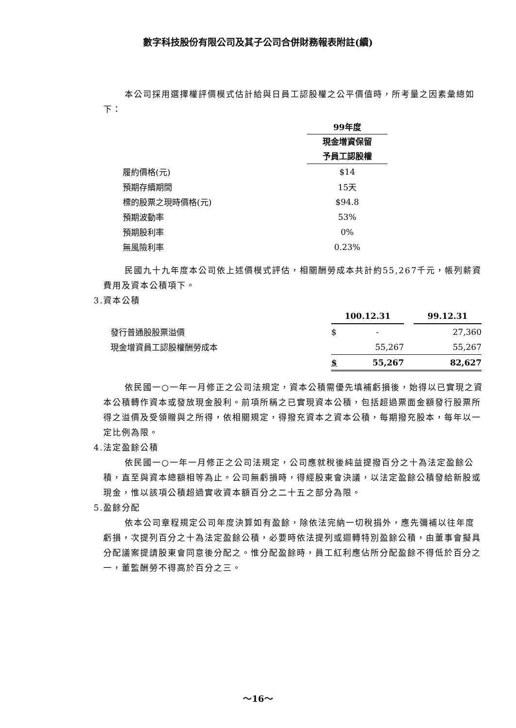數字科技股份有限公司及其子公司合併財務報表附註(續)
本公司採用選擇權評價模式估計給與日員工認股權之公平價值時，所考量之因素彙總如下：
| | 99年度 |
| | 現金增資保留 予員工認股權 |
| 履約價格(元) | $14 |
| 預期存續期間 | 15天 |
| 標的股票之現時價格(元) | $94.8 |
| 預期波動率 | 53% |
| 預期股利率 | 0% |
| 無風險利率 | 0.23% |
民國九十九年度本公司依上述價模式評估，相關酬勞成本共計約55,267千元，帳列薪資費用及資本公積項下。
3.資本公積
| | 100.12.31 | | | 99.12.31 |
| 發行普通股股票溢價 | $ | - | | 27,360 |
| 現金增資員工認股權酬勞成本 | | 55,267 | | 55,267 |
| | $ | 55,267 | | 82,627 |
依民國一○一年一月修正之公司法規定，資本公積需優先填補虧損後，始得以已實現之資本公積轉作資本或發放現金股利。前項所稱之已實現資本公積，包括超過票面金額發行股票所得之溢價及受領贈與之所得，依相關規定，得撥充資本之資本公積，每期撥充股本，每年以一定比例為限。
4.法定盈餘公積
依民國一○一年一月修正之公司法規定，公司應就稅後純益提撥百分之十為法定盈餘公積，直至與資本總額相等為止。公司無虧損時，得經股東會決議，以法定盈餘公積發給新股或現金，惟以該項公積超過實收資本額百分之二十五之部分為限。
5.盈餘分配
依本公司章程規定公司年度決算如有盈餘，除依法完納一切稅捐外，應先彌補以往年度虧損，次提列百分之十為法定盈餘公積，必要時依法提列或迴轉特別盈餘公積，由董事會擬具分配議案提請股東會同意後分配之。惟分配盈餘時，員工紅利應佔所分配盈餘不得低於百分之一，董監酬勞不得高於百分之三。
～16～